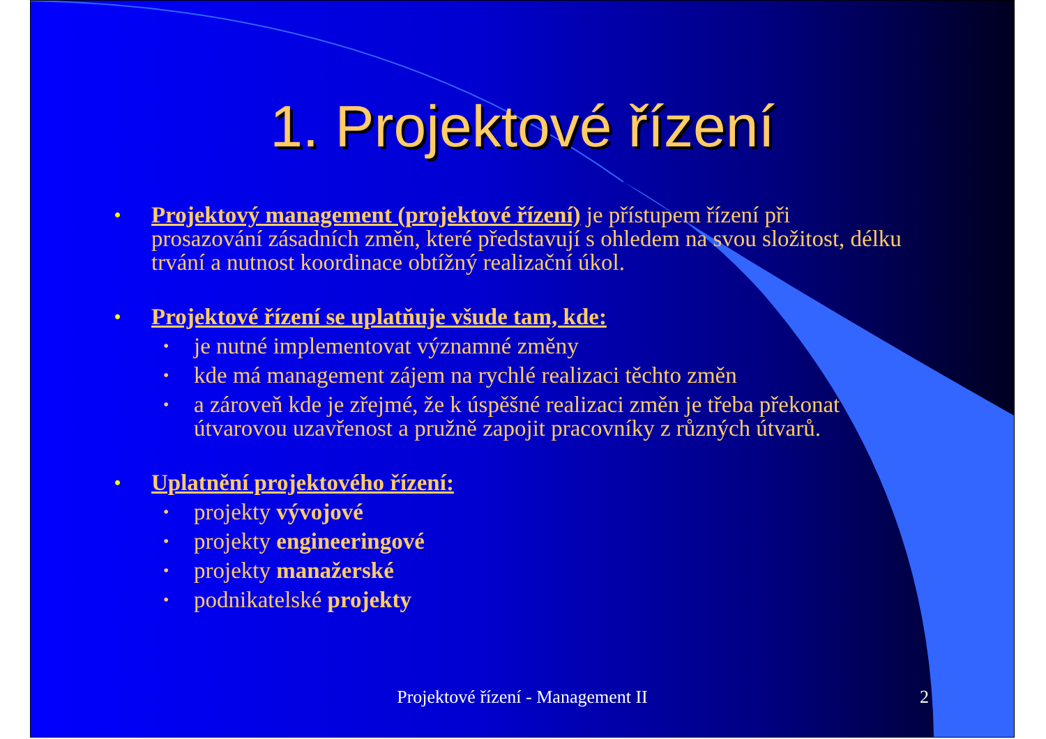1. Projektové řízení
• Projektový management (projektové řízení) je přístupem řízení při prosazování zásadních změn, které představují s ohledem na svou složitost, délku trvání a nutnost koordinace obtížný realizační úkol.
• Projektové řízení se uplatňuje všude tam, kde:
• je nutné implementovat významné změny
• kde má management zájem na rychlé realizaci těchto změn
• a zároveň kde je zřejmé, že k úspěšné realizaci změn je třeba překonat útvarovou uzavřenost a pružně zapojit pracovníky z různých útvarů.
• Uplatnění projektového řízení:
• projekty vývojové
• projekty engineeringové
• projekty manažerské
• podnikatelské projekty
Projektové řízení - Management II 2